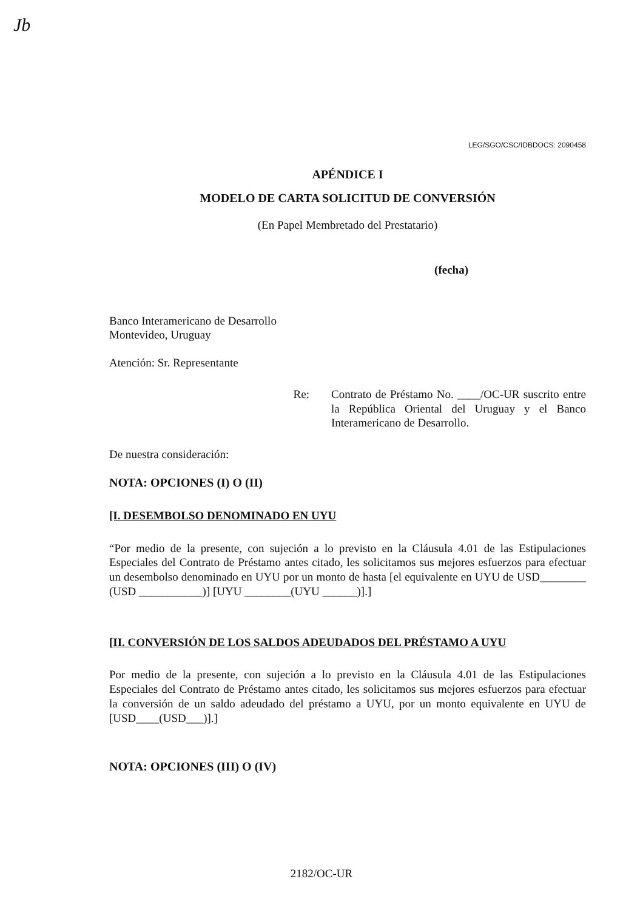Jb
LEG/SGO/CSC/IDBDOCS: 2090458
APÉNDICE I
MODELO DE CARTA SOLICITUD DE CONVERSIÓN
(En Papel Membretado del Prestatario)
(fecha)
Banco Interamericano de Desarrollo
Montevideo, Uruguay
Atención: Sr. Representante
Re: Contrato de Préstamo No. ____/OC-UR suscrito entre la República Oriental del Uruguay y el Banco Interamericano de Desarrollo.
De nuestra consideración:
NOTA: OPCIONES (I) O (II)
[I. DESEMBOLSO DENOMINADO EN UYU
“Por medio de la presente, con sujeción a lo previsto en la Cláusula 4.01 de las Estipulaciones Especiales del Contrato de Préstamo antes citado, les solicitamos sus mejores esfuerzos para efectuar un desembolso denominado en UYU por un monto de hasta [el equivalente en UYU de USD________ (USD ___________)] [UYU ________(UYU ______)].]
[II. CONVERSIÓN DE LOS SALDOS ADEUDADOS DEL PRÉSTAMO A UYU
Por medio de la presente, con sujeción a lo previsto en la Cláusula 4.01 de las Estipulaciones Especiales del Contrato de Préstamo antes citado, les solicitamos sus mejores esfuerzos para efectuar la conversión de un saldo adeudado del préstamo a UYU, por un monto equivalente en UYU de [USD____(USD___)].]
NOTA: OPCIONES (III) O (IV)
2182/OC-UR